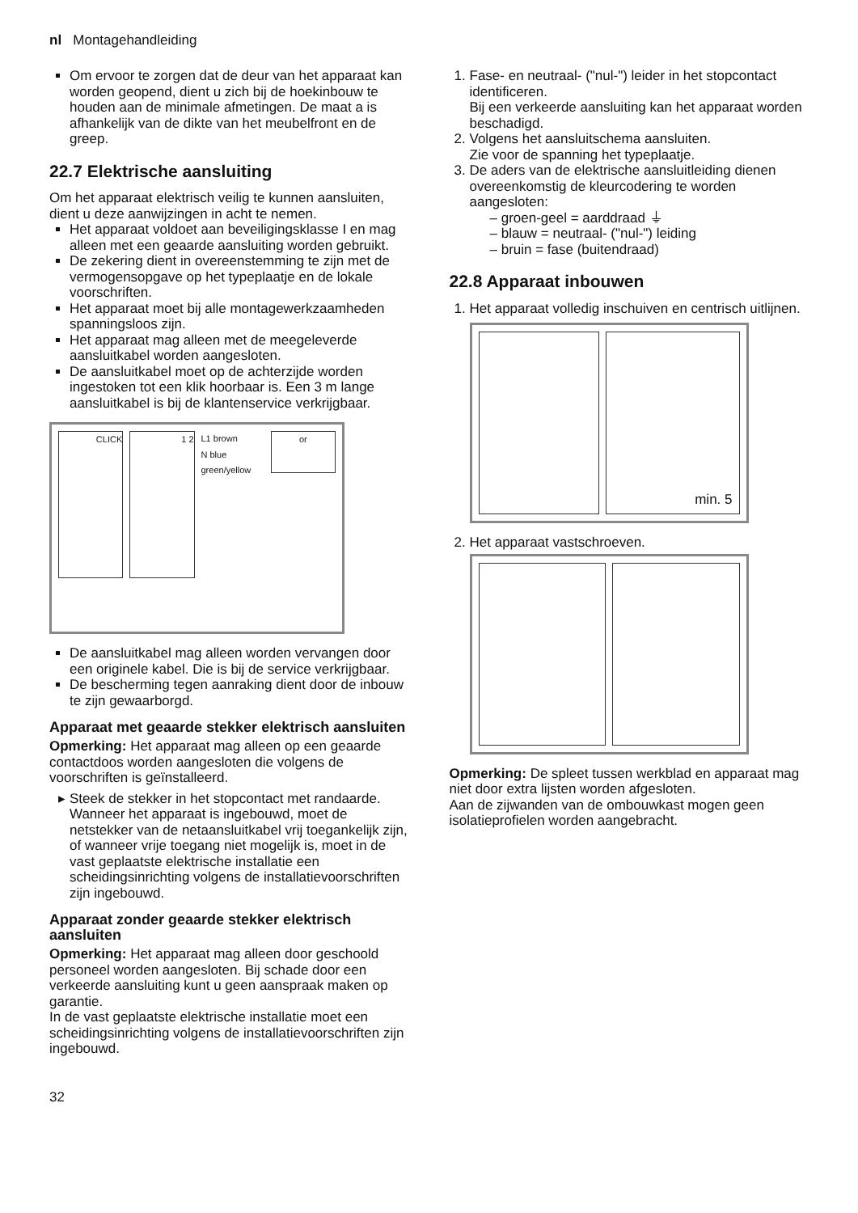nl Montagehandleiding
Om ervoor te zorgen dat de deur van het apparaat kan worden geopend, dient u zich bij de hoekinbouw te houden aan de minimale afmetingen. De maat a is afhankelijk van de dikte van het meubelfront en de greep.
22.7 Elektrische aansluiting
Om het apparaat elektrisch veilig te kunnen aansluiten, dient u deze aanwijzingen in acht te nemen.
Het apparaat voldoet aan beveiligingsklasse I en mag alleen met een geaarde aansluiting worden gebruikt.
De zekering dient in overeenstemming te zijn met de vermogensopgave op het typeplaatje en de lokale voorschriften.
Het apparaat moet bij alle montagewerkzaamheden spanningsloos zijn.
Het apparaat mag alleen met de meegeleverde aansluitkabel worden aangesloten.
De aansluitkabel moet op de achterzijde worden ingestoken tot een klik hoorbaar is. Een 3 m lange aansluitkabel is bij de klantenservice verkrijgbaar.
CLICK
1 2
L1 brown
N blue
green/yellow
or
De aansluitkabel mag alleen worden vervangen door een originele kabel. Die is bij de service verkrijgbaar.
De bescherming tegen aanraking dient door de inbouw te zijn gewaarborgd.
Apparaat met geaarde stekker elektrisch aansluiten
Opmerking: Het apparaat mag alleen op een geaarde contactdoos worden aangesloten die volgens de voorschriften is geïnstalleerd.
Steek de stekker in het stopcontact met randaarde. Wanneer het apparaat is ingebouwd, moet de netstekker van de netaansluitkabel vrij toegankelijk zijn, of wanneer vrije toegang niet mogelijk is, moet in de vast geplaatste elektrische installatie een scheidingsinrichting volgens de installatievoorschriften zijn ingebouwd.
Apparaat zonder geaarde stekker elektrisch aansluiten
Opmerking: Het apparaat mag alleen door geschoold personeel worden aangesloten. Bij schade door een verkeerde aansluiting kunt u geen aanspraak maken op garantie.
In de vast geplaatste elektrische installatie moet een scheidingsinrichting volgens de installatievoorschriften zijn ingebouwd.
1. Fase- en neutraal- ("nul-") leider in het stopcontact identificeren.
Bij een verkeerde aansluiting kan het apparaat worden beschadigd.
2. Volgens het aansluitschema aansluiten.
Zie voor de spanning het typeplaatje.
3. De aders van de elektrische aansluitleiding dienen overeenkomstig de kleurcodering te worden aangesloten:
– groen-geel = aarddraad ⏚
– blauw = neutraal- ("nul-") leiding
– bruin = fase (buitendraad)
22.8 Apparaat inbouwen
1. Het apparaat volledig inschuiven en centrisch uitlijnen.
min. 5
2. Het apparaat vastschroeven.
Opmerking: De spleet tussen werkblad en apparaat mag niet door extra lijsten worden afgesloten.
Aan de zijwanden van de ombouwkast mogen geen isolatieprofielen worden aangebracht.
32